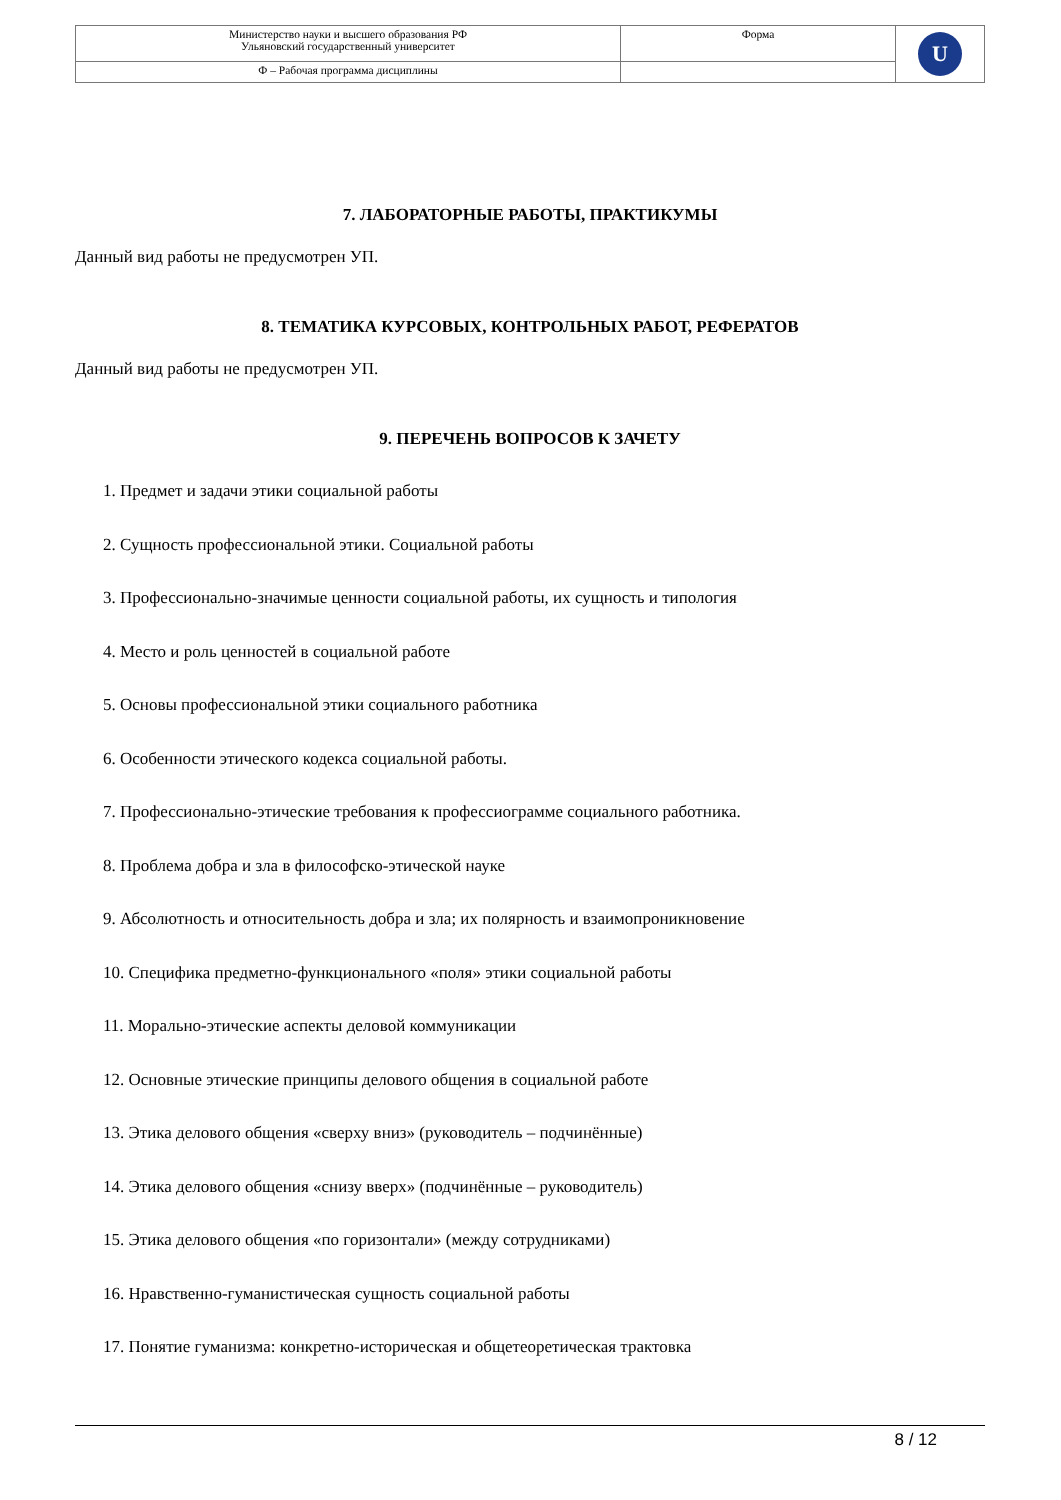| Министерство науки и высшего образования РФ Ульяновский государственный университет | Форма | U |
| Ф – Рабочая программа дисциплины | | |
7. ЛАБОРАТОРНЫЕ РАБОТЫ, ПРАКТИКУМЫ
Данный вид работы не предусмотрен УП.
8. ТЕМАТИКА КУРСОВЫХ, КОНТРОЛЬНЫХ РАБОТ, РЕФЕРАТОВ
Данный вид работы не предусмотрен УП.
9. ПЕРЕЧЕНЬ ВОПРОСОВ К ЗАЧЕТУ
1. Предмет и задачи этики социальной работы
2. Сущность профессиональной этики. Социальной работы
3. Профессионально-значимые ценности социальной работы, их сущность и типология
4. Место и роль ценностей в социальной работе
5. Основы профессиональной этики социального работника
6. Особенности этического кодекса социальной работы.
7. Профессионально-этические требования к профессиограмме социального работника.
8. Проблема добра и зла в философско-этической науке
9. Абсолютность и относительность добра и зла; их полярность и взаимопроникновение
10. Специфика предметно-функционального «поля» этики социальной работы
11. Морально-этические аспекты деловой коммуникации
12. Основные этические принципы делового общения в социальной работе
13. Этика делового общения «сверху вниз» (руководитель – подчинённые)
14. Этика делового общения «снизу вверх» (подчинённые – руководитель)
15. Этика делового общения «по горизонтали» (между сотрудниками)
16. Нравственно-гуманистическая сущность социальной работы
17. Понятие гуманизма: конкретно-историческая и общетеоретическая трактовка
8 / 12